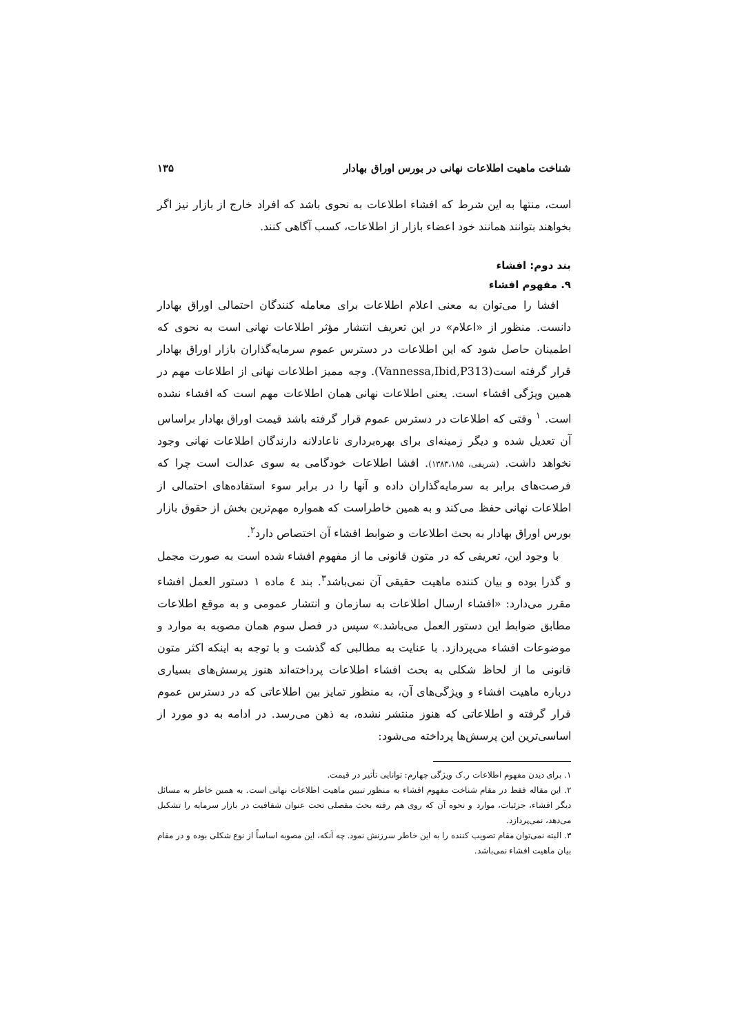شناخت ماهیت اطلاعات نهانی در بورس اوراق بهادار ۱۳۵
است، منتها به این شرط که افشاﺀ اطلاعات به نحوی باشد که افراد خارج از بازار نیز اگر بخواهند بتوانند همانند خود اعضاﺀ بازار از اطلاعات، کسب آگاهی کنند.
بند دوم: افشاﺀ
۹. مفهوم افشاﺀ
افشا را می‌توان به معنی اعلام اطلاعات برای معامله کنندگان احتمالی اوراق بهادار دانست. منظور از «اعلام» در این تعریف انتشار مؤثر اطلاعات نهانی است به نحوی که اطمینان حاصل شود که این اطلاعات در دسترس عموم سرمایه‌گذاران بازار اوراق بهادار قرار گرفته است(Vannessa,Ibid,P313). وجه ممیز اطلاعات نهانی از اطلاعات مهم در همین ویژگی افشاﺀ است. یعنی اطلاعات نهانی همان اطلاعات مهم است که افشاﺀ نشده است. <sup>۱</sup> وقتی که اطلاعات در دسترس عموم قرار گرفته باشد قیمت اوراق بهادار براساس آن تعدیل شده و دیگر زمینه‌ای برای بهره‌برداری ناعادلانه دارندگان اطلاعات نهانی وجود نخواهد داشت. (شریفی، ۱۳۸۳،۱۸۵). افشا اطلاعات خودگامی به سوی عدالت است چرا که فرصت‌های برابر به سرمایه‌گذاران داده و آنها را در برابر سوء استفاده‌های احتمالی از اطلاعات نهانی حفظ می‌کند و به همین خاطراست که همواره مهم‌ترین بخش از حقوق بازار بورس اوراق بهادار به بحث اطلاعات و ضوابط افشاﺀ آن اختصاص دارد<sup>۲</sup>.
با وجود این، تعریفی که در متون قانونی ما از مفهوم افشاﺀ شده است به صورت مجمل و گذرا بوده و بیان کننده ماهیت حقیقی آن نمی‌باشد<sup>۳</sup>. بند ٤ ماده ۱ دستور العمل افشاﺀ مقرر می‌دارد: «افشاﺀ ارسال اطلاعات به سازمان و انتشار عمومی و به موقع اطلاعات مطابق ضوابط این دستور العمل می‌باشد.» سپس در فصل سوم همان مصوبه به موارد و موضوعات افشاﺀ می‌پردازد. با عنایت به مطالبی که گذشت و با توجه به اینکه اکثر متون قانونی ما از لحاظ شکلی به بحث افشاﺀ اطلاعات پرداخته‌اند هنوز پرسش‌های بسیاری درباره ماهیت افشاﺀ و ویژگی‌های آن، به منظور تمایز بین اطلاعاتی که در دسترس عموم قرار گرفته و اطلاعاتی که هنوز منتشر نشده، به ذهن می‌رسد. در ادامه به دو مورد از اساسی‌ترین این پرسش‌ها پرداخته می‌شود:
۱. برای دیدن مفهوم اطلاعات ر.ک ویژگی چهارم: توانایی تأثیر در قیمت.
۲. این مقاله فقط در مقام شناخت مفهوم افشاﺀ به منظور تبیین ماهیت اطلاعات نهانی است. به همین خاطر به مسائل دیگر افشاﺀ، جزئیات، موارد و نحوه آن که روی هم رفته بحث مفصلی تحت عنوان شفافیت در بازار سرمایه را تشکیل می‌دهد، نمی‌پردازد.
۳. البته نمی‌توان مقام تصویب کننده را به این خاطر سرزنش نمود. چه آنکه، این مصوبه اساساً از نوع شکلی بوده و در مقام بیان ماهیت افشاﺀ نمی‌باشد.